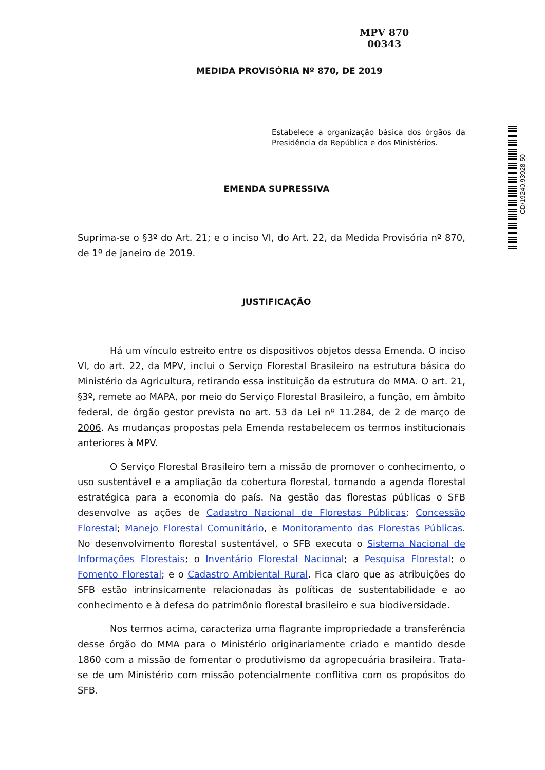MPV 870
00343
CD/19240.93928-50
MEDIDA PROVISÓRIA Nº 870, DE 2019
Estabelece a organização básica dos órgãos da Presidência da República e dos Ministérios.
EMENDA SUPRESSIVA
Suprima-se o §3º do Art. 21; e o inciso VI, do Art. 22, da Medida Provisória nº 870, de 1º de janeiro de 2019.
JUSTIFICAÇÃO
Há um vínculo estreito entre os dispositivos objetos dessa Emenda. O inciso VI, do art. 22, da MPV, inclui o Serviço Florestal Brasileiro na estrutura básica do Ministério da Agricultura, retirando essa instituição da estrutura do MMA. O art. 21, §3º, remete ao MAPA, por meio do Serviço Florestal Brasileiro, a função, em âmbito federal, de órgão gestor prevista no art. 53 da Lei nº 11.284, de 2 de março de 2006. As mudanças propostas pela Emenda restabelecem os termos institucionais anteriores à MPV.
O Serviço Florestal Brasileiro tem a missão de promover o conhecimento, o uso sustentável e a ampliação da cobertura florestal, tornando a agenda florestal estratégica para a economia do país. Na gestão das florestas públicas o SFB desenvolve as ações de Cadastro Nacional de Florestas Públicas; Concessão Florestal; Manejo Florestal Comunitário, e Monitoramento das Florestas Públicas. No desenvolvimento florestal sustentável, o SFB executa o Sistema Nacional de Informações Florestais; o Inventário Florestal Nacional; a Pesquisa Florestal; o Fomento Florestal; e o Cadastro Ambiental Rural. Fica claro que as atribuições do SFB estão intrinsicamente relacionadas às políticas de sustentabilidade e ao conhecimento e à defesa do patrimônio florestal brasileiro e sua biodiversidade.
Nos termos acima, caracteriza uma flagrante impropriedade a transferência desse órgão do MMA para o Ministério originariamente criado e mantido desde 1860 com a missão de fomentar o produtivismo da agropecuária brasileira. Trata-se de um Ministério com missão potencialmente conflitiva com os propósitos do SFB.